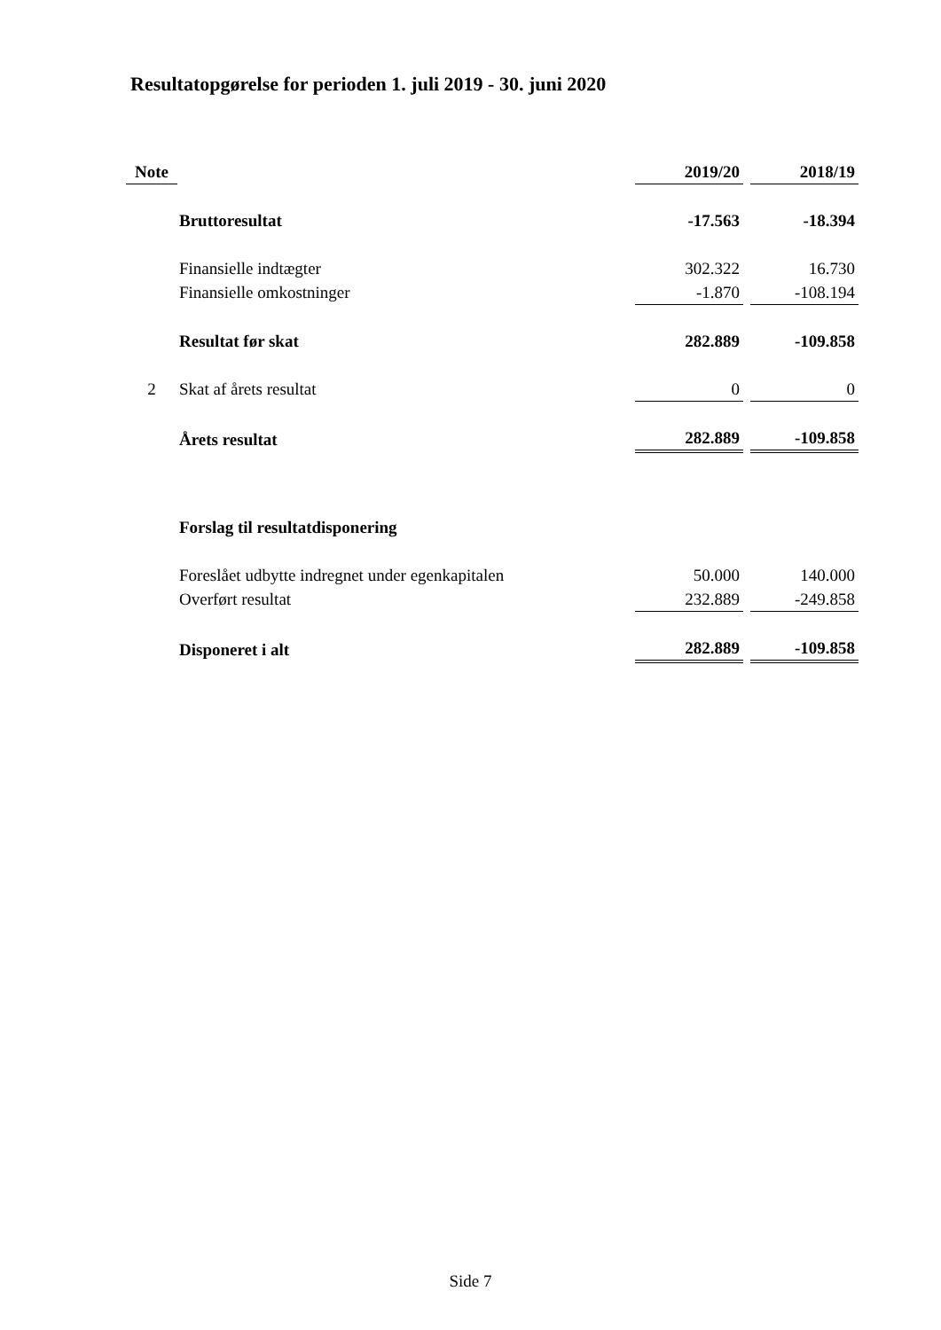Resultatopgørelse for perioden 1. juli 2019 - 30. juni 2020
| Note | | 2019/20 | | 2018/19 |
| | Bruttoresultat | -17.563 | | -18.394 |
| | Finansielle indtægter | 302.322 | | 16.730 |
| | Finansielle omkostninger | -1.870 | | -108.194 |
| | Resultat før skat | 282.889 | | -109.858 |
| 2 | Skat af årets resultat | 0 | | 0 |
| | Årets resultat | 282.889 | | -109.858 |
| | Forslag til resultatdisponering | | | |
| | Foreslået udbytte indregnet under egenkapitalen | 50.000 | | 140.000 |
| | Overført resultat | 232.889 | | -249.858 |
| | Disponeret i alt | 282.889 | | -109.858 |
Side 7